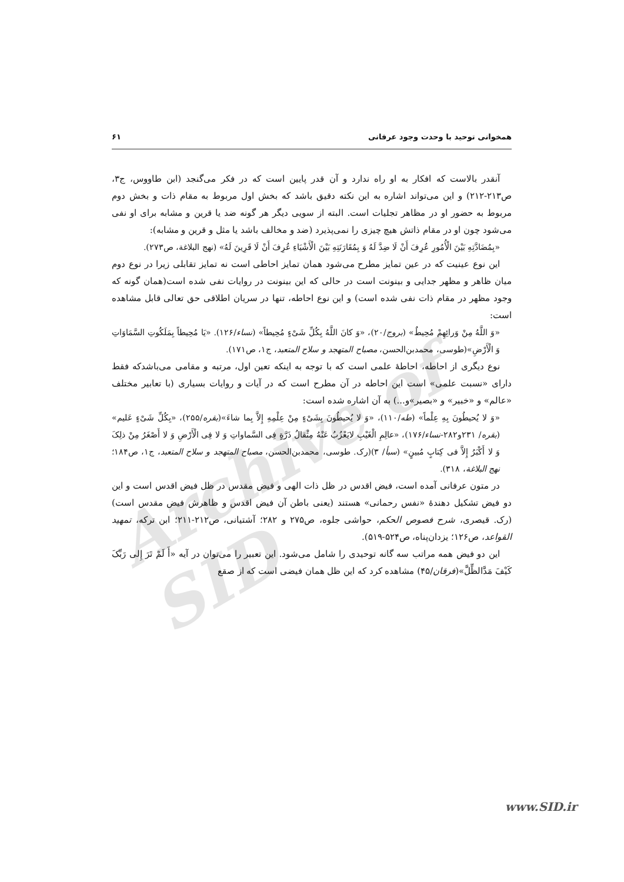همخوانی توحید با وحدت وجود عرفانی ۶۱
Archive of SID
آنقدر بالاست که افکار به او راه ندارد و آن قدر پایین است که در فکر می‌گنجد (ابن طاووس، ج۳، ص۲۱۳-۲۱۲) و این می‌تواند اشاره به این نکته دقیق باشد که بخش اول مربوط به مقام ذات و بخش دوم مربوط به حضور او در مظاهر تجلیات است. البته از سویی دیگر هر گونه ضد یا قرین و مشابه برای او نفی می‌شود چون او در مقام ذاتش هیچ چیزی را نمی‌پذیرد (ضد و مخالف باشد یا مثل و قرین و مشابه):
«بِمُضَادَّتِهِ بَیْنَ الْأُمُورِ عُرِفَ أَنْ لَا ضِدَّ لَهُ وَ بِمُقَارَنَتِهِ بَیْنَ الْأَشْیَاءِ عُرِفَ أَنْ لَا قَرِینَ لَهُ» (نهج البلاغة، ص۲۷۳).
این نوع عینیت که در عین تمایز مطرح می‌شود همان تمایز احاطی است نه تمایز تقابلی زیرا در نوع دوم میان ظاهر و مظهر جدایی و بینونت است در حالی که این بینونت در روایات نفی شده است(همان گونه که وجود مظهر در مقام ذات نفی شده است) و این نوع احاطه، تنها در سریان اطلاقی حق تعالی قابل مشاهده است:
«وَ اللَّهُ مِنْ وَرائِهِمْ مُحِیطٌ» (بروج/۲۰)، «وَ کانَ اللَّهُ بِکُلِّ شَیْءٍ مُحِیطاً» (نساء/۱۲۶). «یَا مُحِیطاً بِمَلَکُوتِ السَّمَاوَاتِ وَ الْأَرْضِ»(طوسی، محمدبن‌الحسن، مصباح المتهجد و سلاح المتعبد، ج۱، ص۱۷۱).
نوع دیگری از احاطه، احاطهٔ علمی است که با توجه به اینکه تعین اول، مرتبه و مقامی می‌باشدکه فقط دارای «نسبت علمی» است این احاطه در آن مطرح است که در آیات و روایات بسیاری (با تعابیر مختلف «عالم» و «خبیر» و «بصیر»و...) به آن اشاره شده است:
«وَ لا یُحیطُونَ بِهِ عِلْماً» (طه/۱۱۰)، «وَ لا یُحیطُونَ بِشَیْءٍ مِنْ عِلْمِهِ إِلاَّ بِما شاءَ»(بقره/۲۵۵)، «بِکُلِّ شَیْءٍ عَلیم» (بقره/ ۲۳۱و۲۸۲-نساء/۱۷۶)، «عالِمِ الْغَیْبِ لایَعْزُبُ عَنْهُ مِثْقالُ ذَرَّةٍ فِی السَّماواتِ وَ لا فِی الْأَرْضِ وَ لا أَصْغَرُ مِنْ ذلِکَ وَ لا أَکْبَرُ إِلاَّ فی کِتابٍ مُبینٍ» (سبأ/ ۳)(رک. طوسی، محمدبن‌الحسن، مصباح المتهجد و سلاح المتعبد، ج۱، ص۱۸۴؛ نهج البلاغة، ۳۱۸).
در متون عرفانی آمده است، فیض اقدس در ظل ذات الهی و فیض مقدس در ظل فیض اقدس است و این دو فیض تشکیل دهندهٔ «نفس رحمانی» هستند (یعنی باطن آن فیض اقدس و ظاهرش فیض مقدس است) (رک. قیصری، شرح فصوص الحکم، حواشی جلوه، ص۲۷۵ و ۲۸۲؛ آشتیانی، ص۲۱۲-۲۱۱؛ ابن ترکه، تمهید القواعد، ص۱۲۶؛ یزدان‌پناه، ص۵۲۴-۵۱۹).
این دو فیض همه مراتب سه گانه توحیدی را شامل می‌شود. این تعبیر را می‌توان در آیه «أَ لَمْ تَرَ إِلی رَبِّکَ کَیْفَ مَدَّالظِّلَّ»(فرقان/۴۵) مشاهده کرد که این ظل همان فیضی است که از صقع
www.SID.ir